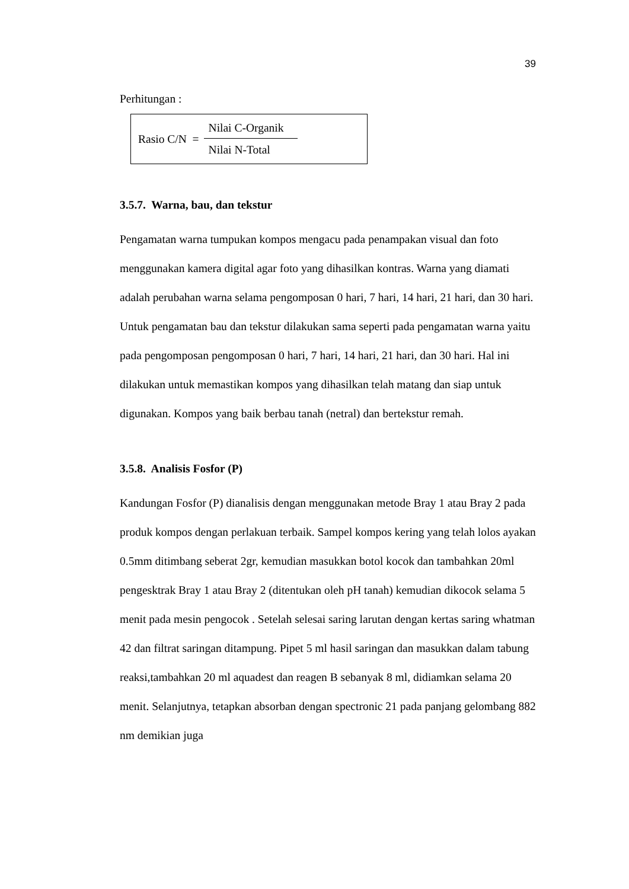39
Perhitungan :
Rasio C/N =
Nilai C-Organik
Nilai N-Total
3.5.7. Warna, bau, dan tekstur
Pengamatan warna tumpukan kompos mengacu pada penampakan visual dan foto menggunakan kamera digital agar foto yang dihasilkan kontras. Warna yang diamati adalah perubahan warna selama pengomposan 0 hari, 7 hari, 14 hari, 21 hari, dan 30 hari. Untuk pengamatan bau dan tekstur dilakukan sama seperti pada pengamatan warna yaitu pada pengomposan pengomposan 0 hari, 7 hari, 14 hari, 21 hari, dan 30 hari. Hal ini dilakukan untuk memastikan kompos yang dihasilkan telah matang dan siap untuk digunakan. Kompos yang baik berbau tanah (netral) dan bertekstur remah.
3.5.8. Analisis Fosfor (P)
Kandungan Fosfor (P) dianalisis dengan menggunakan metode Bray 1 atau Bray 2 pada produk kompos dengan perlakuan terbaik. Sampel kompos kering yang telah lolos ayakan 0.5mm ditimbang seberat 2gr, kemudian masukkan botol kocok dan tambahkan 20ml pengesktrak Bray 1 atau Bray 2 (ditentukan oleh pH tanah) kemudian dikocok selama 5 menit pada mesin pengocok . Setelah selesai saring larutan dengan kertas saring whatman 42 dan filtrat saringan ditampung. Pipet 5 ml hasil saringan dan masukkan dalam tabung reaksi,tambahkan 20 ml aquadest dan reagen B sebanyak 8 ml, didiamkan selama 20 menit. Selanjutnya, tetapkan absorban dengan spectronic 21 pada panjang gelombang 882 nm demikian juga